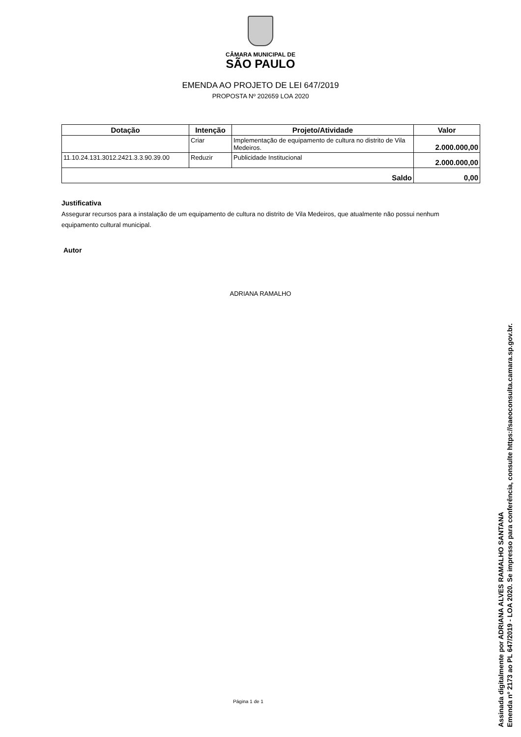CÂMARA MUNICIPAL DE
SÃO PAULO
EMENDA AO PROJETO DE LEI 647/2019
PROPOSTA Nº 202659 LOA 2020
| Dotação | Intenção | Projeto/Atividade | Valor |
| --- | --- | --- | --- |
| | Criar | Implementação de equipamento de cultura no distrito de Vila Medeiros. | 2.000.000,00 |
| 11.10.24.131.3012.2421.3.3.90.39.00 | Reduzir | Publicidade Institucional | 2.000.000,00 |
| Saldo | | | 0,00 |
Justificativa
Assegurar recursos para a instalação de um equipamento de cultura no distrito de Vila Medeiros, que atualmente não possui nenhum equipamento cultural municipal.
Autor
ADRIANA RAMALHO
Página 1 de 1
Assinada digitalmente por ADRIANA ALVES RAMALHO SANTANA
Emenda nº 2173 ao PL 647/2019 - LOA 2020. Se impresso para conferência, consulte https://saeoconsulta.camara.sp.gov.br.